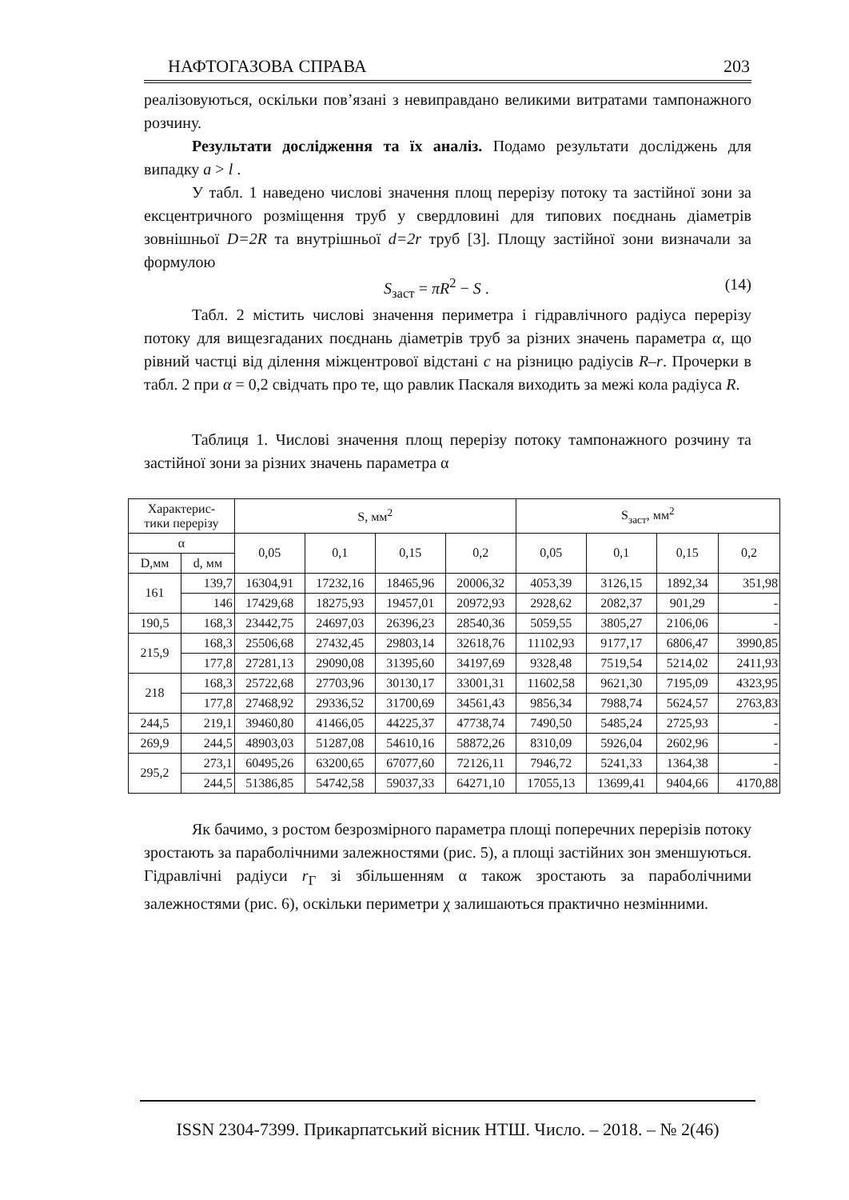НАФТОГАЗОВА СПРАВА 203
реалізовуються, оскільки пов’язані з невиправдано великими витратами тампонажного розчину.
Результати дослідження та їх аналіз. Подамо результати досліджень для випадку a > l .
У табл. 1 наведено числові значення площ перерізу потоку та застійної зони за ексцентричного розміщення труб у свердловині для типових поєднань діаметрів зовнішньої D=2R та внутрішньої d=2r труб [3]. Площу застійної зони визначали за формулою
S<sub>заст</sub> = πR<sup>2</sup> − S . (14)
Табл. 2 містить числові значення периметра і гідравлічного радіуса перерізу потоку для вищезгаданих поєднань діаметрів труб за різних значень параметра α, що рівний частці від ділення міжцентрової відстані c на різницю радіусів R–r. Прочерки в табл. 2 при α = 0,2 свідчать про те, що равлик Паскаля виходить за межі кола радіуса R.
Таблиця 1. Числові значення площ перерізу потоку тампонажного розчину та застійної зони за різних значень параметра α
| Характерис- тики перерізу | | S, мм<sup>2</sup> | | | | S<sub>заст</sub>, мм<sup>2</sup> | | | |
| --- | --- | --- | --- | --- | --- | --- | --- | --- | --- |
| α | | 0,05 | 0,1 | 0,15 | 0,2 | 0,05 | 0,1 | 0,15 | 0,2 |
| D,мм | d, мм | | | | | | | | |
| 161 | 139,7 | 16304,91 | 17232,16 | 18465,96 | 20006,32 | 4053,39 | 3126,15 | 1892,34 | 351,98 |
| | 146 | 17429,68 | 18275,93 | 19457,01 | 20972,93 | 2928,62 | 2082,37 | 901,29 | - |
| 190,5 | 168,3 | 23442,75 | 24697,03 | 26396,23 | 28540,36 | 5059,55 | 3805,27 | 2106,06 | - |
| 215,9 | 168,3 | 25506,68 | 27432,45 | 29803,14 | 32618,76 | 11102,93 | 9177,17 | 6806,47 | 3990,85 |
| | 177,8 | 27281,13 | 29090,08 | 31395,60 | 34197,69 | 9328,48 | 7519,54 | 5214,02 | 2411,93 |
| 218 | 168,3 | 25722,68 | 27703,96 | 30130,17 | 33001,31 | 11602,58 | 9621,30 | 7195,09 | 4323,95 |
| | 177,8 | 27468,92 | 29336,52 | 31700,69 | 34561,43 | 9856,34 | 7988,74 | 5624,57 | 2763,83 |
| 244,5 | 219,1 | 39460,80 | 41466,05 | 44225,37 | 47738,74 | 7490,50 | 5485,24 | 2725,93 | - |
| 269,9 | 244,5 | 48903,03 | 51287,08 | 54610,16 | 58872,26 | 8310,09 | 5926,04 | 2602,96 | - |
| 295,2 | 273,1 | 60495,26 | 63200,65 | 67077,60 | 72126,11 | 7946,72 | 5241,33 | 1364,38 | - |
| | 244,5 | 51386,85 | 54742,58 | 59037,33 | 64271,10 | 17055,13 | 13699,41 | 9404,66 | 4170,88 |
Як бачимо, з ростом безрозмірного параметра площі поперечних перерізів потоку зростають за параболічними залежностями (рис. 5), а площі застійних зон зменшуються. Гідравлічні радіуси r<sub>Г</sub> зі збільшенням α також зростають за параболічними залежностями (рис. 6), оскільки периметри χ залишаються практично незмінними.
ISSN 2304-7399. Прикарпатський вісник НТШ. Число. – 2018. – № 2(46)